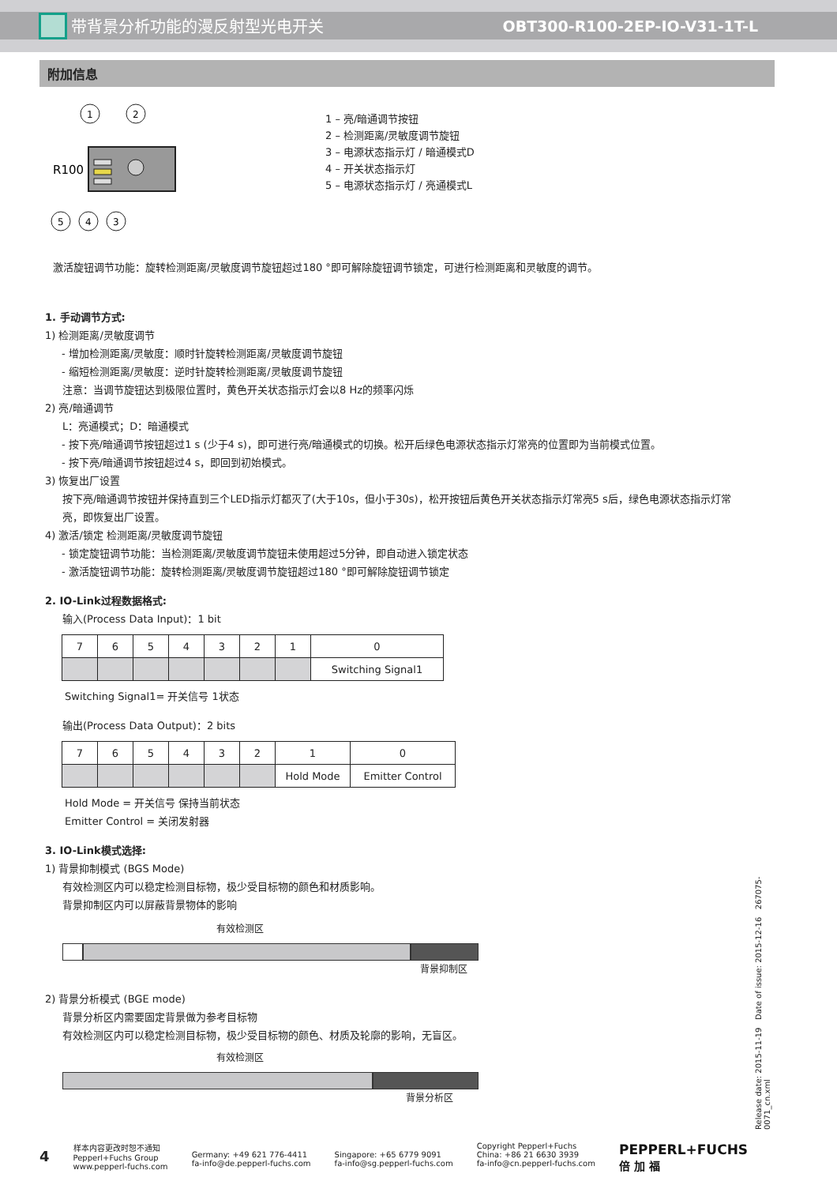带背景分析功能的漫反射型光电开关 OBT300-R100-2EP-IO-V31-1T-L
附加信息
1
2
R100
5
4
3
1 – 亮/暗通调节按钮
2 – 检测距离/灵敏度调节旋钮
3 – 电源状态指示灯 / 暗通模式D
4 – 开关状态指示灯
5 – 电源状态指示灯 / 亮通模式L
激活旋钮调节功能：旋转检测距离/灵敏度调节旋钮超过180 °即可解除旋钮调节锁定，可进行检测距离和灵敏度的调节。
1. 手动调节方式:
1) 检测距离/灵敏度调节
- 增加检测距离/灵敏度：顺时针旋转检测距离/灵敏度调节旋钮
- 缩短检测距离/灵敏度：逆时针旋转检测距离/灵敏度调节旋钮
注意：当调节旋钮达到极限位置时，黄色开关状态指示灯会以8 Hz的频率闪烁
2) 亮/暗通调节
L：亮通模式；D：暗通模式
- 按下亮/暗通调节按钮超过1 s (少于4 s)，即可进行亮/暗通模式的切换。松开后绿色电源状态指示灯常亮的位置即为当前模式位置。
- 按下亮/暗通调节按钮超过4 s，即回到初始模式。
3) 恢复出厂设置
按下亮/暗通调节按钮并保持直到三个LED指示灯都灭了(大于10s，但小于30s)，松开按钮后黄色开关状态指示灯常亮5 s后，绿色电源状态指示灯常亮，即恢复出厂设置。
4) 激活/锁定 检测距离/灵敏度调节旋钮
- 锁定旋钮调节功能：当检测距离/灵敏度调节旋钮未使用超过5分钟，即自动进入锁定状态
- 激活旋钮调节功能：旋转检测距离/灵敏度调节旋钮超过180 °即可解除旋钮调节锁定
2. IO-Link过程数据格式:
输入(Process Data Input)：1 bit
| 7 | 6 | 5 | 4 | 3 | 2 | 1 | 0 |
| | | | | | | | Switching Signal1 |
Switching Signal1= 开关信号 1状态
输出(Process Data Output)：2 bits
| 7 | 6 | 5 | 4 | 3 | 2 | 1 | 0 |
| | | | | | | Hold Mode | Emitter Control |
Hold Mode = 开关信号 保持当前状态
Emitter Control = 关闭发射器
3. IO-Link模式选择:
1) 背景抑制模式 (BGS Mode)
有效检测区内可以稳定检测目标物，极少受目标物的颜色和材质影响。
背景抑制区内可以屏蔽背景物体的影响
有效检测区
背景抑制区
2) 背景分析模式 (BGE mode)
背景分析区内需要固定背景做为参考目标物
有效检测区内可以稳定检测目标物，极少受目标物的颜色、材质及轮廓的影响，无盲区。
有效检测区
背景分析区
Release date: 2015-11-19 Date of issue: 2015-12-16 267075-0071_cn.xml
4
样本内容更改时恕不通知
Pepperl+Fuchs Group
www.pepperl-fuchs.com
Germany: +49 621 776-4411
fa-info@de.pepperl-fuchs.com
Singapore: +65 6779 9091
fa-info@sg.pepperl-fuchs.com
Copyright Pepperl+Fuchs
China: +86 21 6630 3939
fa-info@cn.pepperl-fuchs.com
PEPPERL+FUCHS
倍 加 福